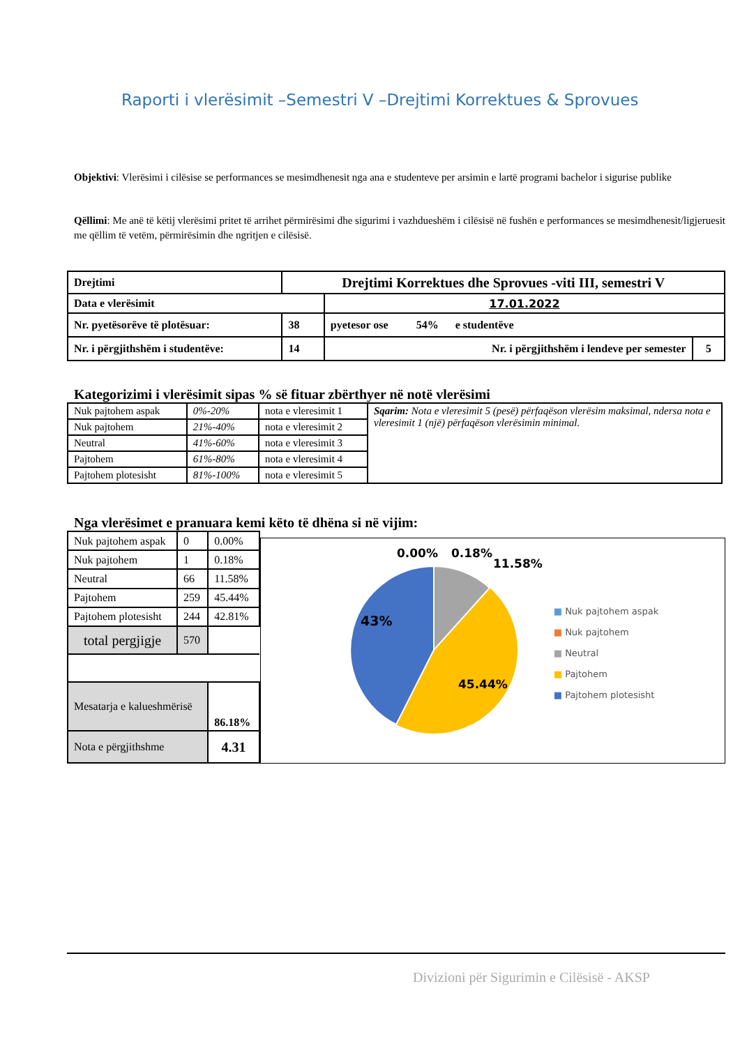Raporti i vlerësimit –Semestri V –Drejtimi Korrektues & Sprovues
Objektivi: Vlerësimi i cilësise se performances se mesimdhenesit nga ana e studenteve per arsimin e lartë programi bachelor i sigurise publike
Qëllimi: Me anë të këtij vlerësimi pritet të arrihet përmirësimi dhe sigurimi i vazhdueshëm i cilësisë në fushën e performances se mesimdhenesit/ligjeruesit me qëllim të vetëm, përmirësimin dhe ngritjen e cilësisë.
| Drejtimi | Drejtimi Korrektues dhe Sprovues -viti III, semestri V | | |
| Data e vlerësimit | | 17.01.2022 | |
| Nr. pyetësorëve të plotësuar: | 38 | pyetesor ose 54% e studentëve | |
| Nr. i përgjithshëm i studentëve: | 14 | Nr. i përgjithshëm i lendeve per semester | 5 |
Kategorizimi i vlerësimit sipas % së fituar zbërthyer në notë vlerësimi
| Nuk pajtohem aspak | 0%-20% | nota e vleresimit 1 | Sqarim: Nota e vleresimit 5 (pesë) përfaqëson vlerësim maksimal, ndersa nota e vleresimit 1 (një) përfaqëson vlerësimin minimal. |
| Nuk pajtohem | 21%-40% | nota e vleresimit 2 | |
| Neutral | 41%-60% | nota e vleresimit 3 | |
| Pajtohem | 61%-80% | nota e vleresimit 4 | |
| Pajtohem plotesisht | 81%-100% | nota e vleresimit 5 | |
Nga vlerësimet e pranuara kemi këto të dhëna si në vijim:
| Nuk pajtohem aspak | 0 | 0.00% |
| Nuk pajtohem | 1 | 0.18% |
| Neutral | 66 | 11.58% |
| Pajtohem | 259 | 45.44% |
| Pajtohem plotesisht | 244 | 42.81% |
| total pergjigje | 570 | |
| Mesatarja e kalueshmërisë | | 86.18% |
| Nota e përgjithshme | | 4.31 |
0.00%
0.18%
11.58%
43%
45.44%
■ Nuk pajtohem aspak
■ Nuk pajtohem
■ Neutral
■ Pajtohem
■ Pajtohem plotesisht
Divizioni për Sigurimin e Cilësisë - AKSP